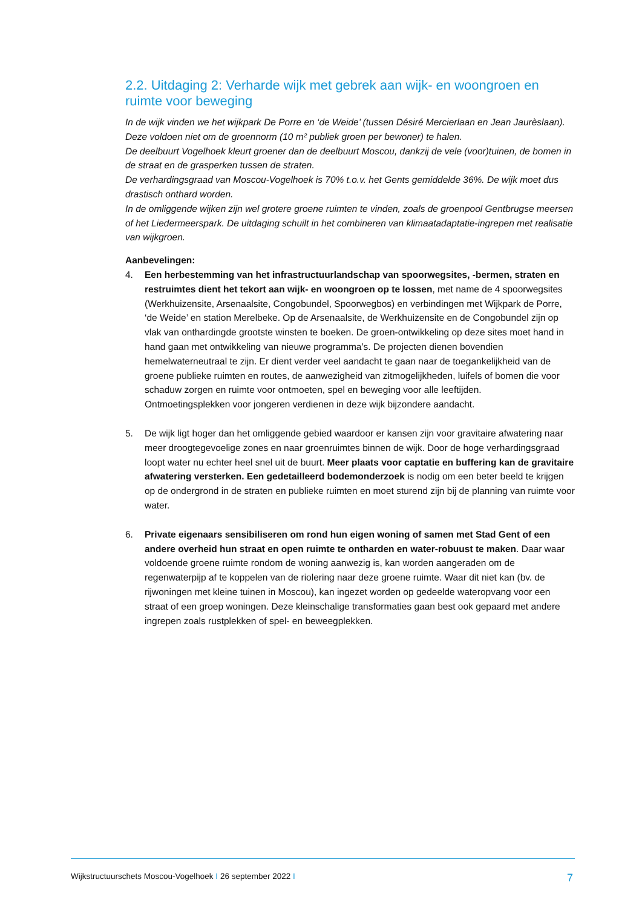2.2. Uitdaging 2: Verharde wijk met gebrek aan wijk- en woongroen en ruimte voor beweging
In de wijk vinden we het wijkpark De Porre en ‘de Weide’ (tussen Désiré Mercierlaan en Jean Jaurèslaan). Deze voldoen niet om de groennorm (10 m² publiek groen per bewoner) te halen.
De deelbuurt Vogelhoek kleurt groener dan de deelbuurt Moscou, dankzij de vele (voor)tuinen, de bomen in de straat en de grasperken tussen de straten.
De verhardingsgraad van Moscou-Vogelhoek is 70% t.o.v. het Gents gemiddelde 36%. De wijk moet dus drastisch onthard worden.
In de omliggende wijken zijn wel grotere groene ruimten te vinden, zoals de groenpool Gentbrugse meersen of het Liedermeerspark. De uitdaging schuilt in het combineren van klimaatadaptatie-ingrepen met realisatie van wijkgroen.
Aanbevelingen:
4. Een herbestemming van het infrastructuurlandschap van spoorwegsites, -bermen, straten en restruimtes dient het tekort aan wijk- en woongroen op te lossen, met name de 4 spoorwegsites (Werkhuizensite, Arsenaalsite, Congobundel, Spoorwegbos) en verbindingen met Wijkpark de Porre, ‘de Weide’ en station Merelbeke. Op de Arsenaalsite, de Werkhuizensite en de Congobundel zijn op vlak van onthardingde grootste winsten te boeken. De groen-ontwikkeling op deze sites moet hand in hand gaan met ontwikkeling van nieuwe programma’s. De projecten dienen bovendien hemelwaterneutraal te zijn. Er dient verder veel aandacht te gaan naar de toegankelijkheid van de groene publieke ruimten en routes, de aanwezigheid van zitmogelijkheden, luifels of bomen die voor schaduw zorgen en ruimte voor ontmoeten, spel en beweging voor alle leeftijden.
Ontmoetingsplekken voor jongeren verdienen in deze wijk bijzondere aandacht.
5. De wijk ligt hoger dan het omliggende gebied waardoor er kansen zijn voor gravitaire afwatering naar meer droogtegevoelige zones en naar groenruimtes binnen de wijk. Door de hoge verhardingsgraad loopt water nu echter heel snel uit de buurt. Meer plaats voor captatie en buffering kan de gravitaire afwatering versterken. Een gedetailleerd bodemonderzoek is nodig om een beter beeld te krijgen op de ondergrond in de straten en publieke ruimten en moet sturend zijn bij de planning van ruimte voor water.
6. Private eigenaars sensibiliseren om rond hun eigen woning of samen met Stad Gent of een andere overheid hun straat en open ruimte te ontharden en water-robuust te maken. Daar waar voldoende groene ruimte rondom de woning aanwezig is, kan worden aangeraden om de regenwaterpijp af te koppelen van de riolering naar deze groene ruimte. Waar dit niet kan (bv. de rijwoningen met kleine tuinen in Moscou), kan ingezet worden op gedeelde wateropvang voor een straat of een groep woningen. Deze kleinschalige transformaties gaan best ook gepaard met andere ingrepen zoals rustplekken of spel- en beweegplekken.
Wijkstructuurschets Moscou-Vogelhoek I 26 september 2022 I 7